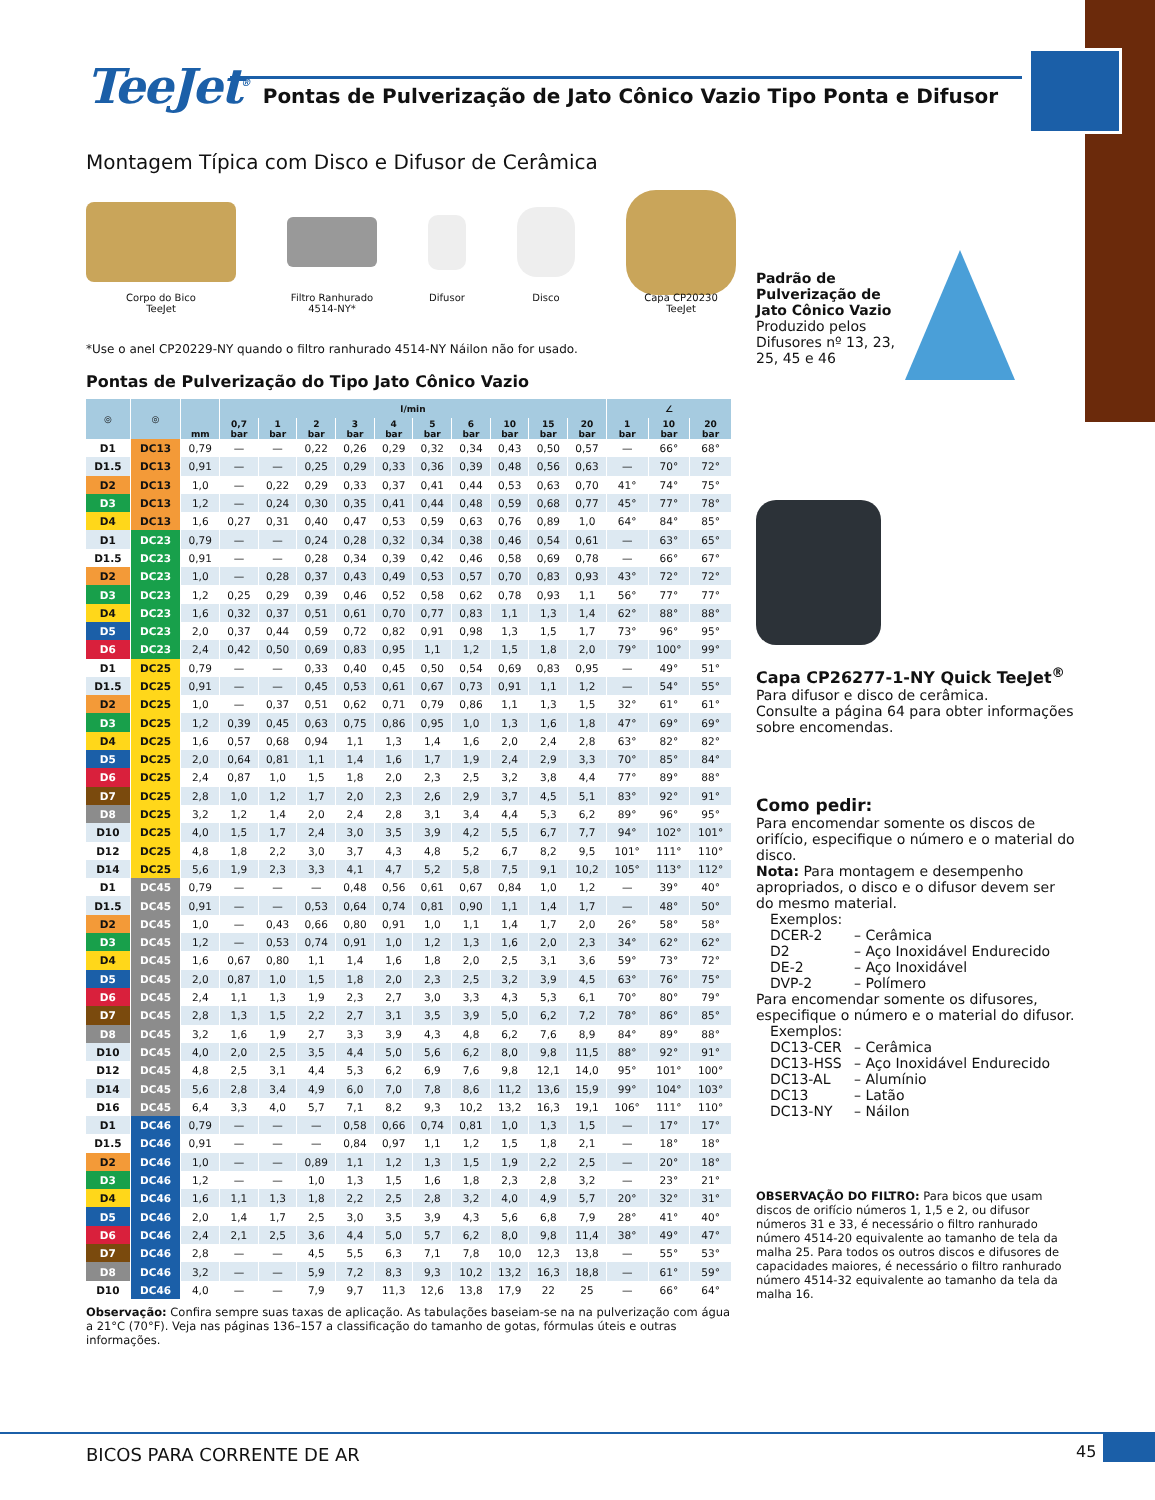TeeJet<sup>®</sup> Pontas de Pulverização de Jato Cônico Vazio Tipo Ponta e Difusor
Montagem Típica com Disco e Difusor de Cerâmica
Corpo do Bico
TeeJet
Filtro Ranhurado
4514-NY*
Difusor Disco Capa CP20230
TeeJet
*Use o anel CP20229-NY quando o filtro ranhurado 4514-NY Náilon não for usado.
Pontas de Pulverização do Tipo Jato Cônico Vazio
| ◎ | ◎ | mm | l/min | | | | | | | | | | ∠ | | |
| --- | --- | --- | --- | --- | --- | --- | --- | --- | --- | --- | --- | --- | --- | --- | --- |
| | | | 0,7 bar | 1 bar | 2 bar | 3 bar | 4 bar | 5 bar | 6 bar | 10 bar | 15 bar | 20 bar | 1 bar | 10 bar | 20 bar |
| D1 | DC13 | 0,79 | — | — | 0,22 | 0,26 | 0,29 | 0,32 | 0,34 | 0,43 | 0,50 | 0,57 | — | 66° | 68° |
| D1.5 | DC13 | 0,91 | — | — | 0,25 | 0,29 | 0,33 | 0,36 | 0,39 | 0,48 | 0,56 | 0,63 | — | 70° | 72° |
| D2 | DC13 | 1,0 | — | 0,22 | 0,29 | 0,33 | 0,37 | 0,41 | 0,44 | 0,53 | 0,63 | 0,70 | 41° | 74° | 75° |
| D3 | DC13 | 1,2 | — | 0,24 | 0,30 | 0,35 | 0,41 | 0,44 | 0,48 | 0,59 | 0,68 | 0,77 | 45° | 77° | 78° |
| D4 | DC13 | 1,6 | 0,27 | 0,31 | 0,40 | 0,47 | 0,53 | 0,59 | 0,63 | 0,76 | 0,89 | 1,0 | 64° | 84° | 85° |
| D1 | DC23 | 0,79 | — | — | 0,24 | 0,28 | 0,32 | 0,34 | 0,38 | 0,46 | 0,54 | 0,61 | — | 63° | 65° |
| D1.5 | DC23 | 0,91 | — | — | 0,28 | 0,34 | 0,39 | 0,42 | 0,46 | 0,58 | 0,69 | 0,78 | — | 66° | 67° |
| D2 | DC23 | 1,0 | — | 0,28 | 0,37 | 0,43 | 0,49 | 0,53 | 0,57 | 0,70 | 0,83 | 0,93 | 43° | 72° | 72° |
| D3 | DC23 | 1,2 | 0,25 | 0,29 | 0,39 | 0,46 | 0,52 | 0,58 | 0,62 | 0,78 | 0,93 | 1,1 | 56° | 77° | 77° |
| D4 | DC23 | 1,6 | 0,32 | 0,37 | 0,51 | 0,61 | 0,70 | 0,77 | 0,83 | 1,1 | 1,3 | 1,4 | 62° | 88° | 88° |
| D5 | DC23 | 2,0 | 0,37 | 0,44 | 0,59 | 0,72 | 0,82 | 0,91 | 0,98 | 1,3 | 1,5 | 1,7 | 73° | 96° | 95° |
| D6 | DC23 | 2,4 | 0,42 | 0,50 | 0,69 | 0,83 | 0,95 | 1,1 | 1,2 | 1,5 | 1,8 | 2,0 | 79° | 100° | 99° |
| D1 | DC25 | 0,79 | — | — | 0,33 | 0,40 | 0,45 | 0,50 | 0,54 | 0,69 | 0,83 | 0,95 | — | 49° | 51° |
| D1.5 | DC25 | 0,91 | — | — | 0,45 | 0,53 | 0,61 | 0,67 | 0,73 | 0,91 | 1,1 | 1,2 | — | 54° | 55° |
| D2 | DC25 | 1,0 | — | 0,37 | 0,51 | 0,62 | 0,71 | 0,79 | 0,86 | 1,1 | 1,3 | 1,5 | 32° | 61° | 61° |
| D3 | DC25 | 1,2 | 0,39 | 0,45 | 0,63 | 0,75 | 0,86 | 0,95 | 1,0 | 1,3 | 1,6 | 1,8 | 47° | 69° | 69° |
| D4 | DC25 | 1,6 | 0,57 | 0,68 | 0,94 | 1,1 | 1,3 | 1,4 | 1,6 | 2,0 | 2,4 | 2,8 | 63° | 82° | 82° |
| D5 | DC25 | 2,0 | 0,64 | 0,81 | 1,1 | 1,4 | 1,6 | 1,7 | 1,9 | 2,4 | 2,9 | 3,3 | 70° | 85° | 84° |
| D6 | DC25 | 2,4 | 0,87 | 1,0 | 1,5 | 1,8 | 2,0 | 2,3 | 2,5 | 3,2 | 3,8 | 4,4 | 77° | 89° | 88° |
| D7 | DC25 | 2,8 | 1,0 | 1,2 | 1,7 | 2,0 | 2,3 | 2,6 | 2,9 | 3,7 | 4,5 | 5,1 | 83° | 92° | 91° |
| D8 | DC25 | 3,2 | 1,2 | 1,4 | 2,0 | 2,4 | 2,8 | 3,1 | 3,4 | 4,4 | 5,3 | 6,2 | 89° | 96° | 95° |
| D10 | DC25 | 4,0 | 1,5 | 1,7 | 2,4 | 3,0 | 3,5 | 3,9 | 4,2 | 5,5 | 6,7 | 7,7 | 94° | 102° | 101° |
| D12 | DC25 | 4,8 | 1,8 | 2,2 | 3,0 | 3,7 | 4,3 | 4,8 | 5,2 | 6,7 | 8,2 | 9,5 | 101° | 111° | 110° |
| D14 | DC25 | 5,6 | 1,9 | 2,3 | 3,3 | 4,1 | 4,7 | 5,2 | 5,8 | 7,5 | 9,1 | 10,2 | 105° | 113° | 112° |
| D1 | DC45 | 0,79 | — | — | — | 0,48 | 0,56 | 0,61 | 0,67 | 0,84 | 1,0 | 1,2 | — | 39° | 40° |
| D1.5 | DC45 | 0,91 | — | — | 0,53 | 0,64 | 0,74 | 0,81 | 0,90 | 1,1 | 1,4 | 1,7 | — | 48° | 50° |
| D2 | DC45 | 1,0 | — | 0,43 | 0,66 | 0,80 | 0,91 | 1,0 | 1,1 | 1,4 | 1,7 | 2,0 | 26° | 58° | 58° |
| D3 | DC45 | 1,2 | — | 0,53 | 0,74 | 0,91 | 1,0 | 1,2 | 1,3 | 1,6 | 2,0 | 2,3 | 34° | 62° | 62° |
| D4 | DC45 | 1,6 | 0,67 | 0,80 | 1,1 | 1,4 | 1,6 | 1,8 | 2,0 | 2,5 | 3,1 | 3,6 | 59° | 73° | 72° |
| D5 | DC45 | 2,0 | 0,87 | 1,0 | 1,5 | 1,8 | 2,0 | 2,3 | 2,5 | 3,2 | 3,9 | 4,5 | 63° | 76° | 75° |
| D6 | DC45 | 2,4 | 1,1 | 1,3 | 1,9 | 2,3 | 2,7 | 3,0 | 3,3 | 4,3 | 5,3 | 6,1 | 70° | 80° | 79° |
| D7 | DC45 | 2,8 | 1,3 | 1,5 | 2,2 | 2,7 | 3,1 | 3,5 | 3,9 | 5,0 | 6,2 | 7,2 | 78° | 86° | 85° |
| D8 | DC45 | 3,2 | 1,6 | 1,9 | 2,7 | 3,3 | 3,9 | 4,3 | 4,8 | 6,2 | 7,6 | 8,9 | 84° | 89° | 88° |
| D10 | DC45 | 4,0 | 2,0 | 2,5 | 3,5 | 4,4 | 5,0 | 5,6 | 6,2 | 8,0 | 9,8 | 11,5 | 88° | 92° | 91° |
| D12 | DC45 | 4,8 | 2,5 | 3,1 | 4,4 | 5,3 | 6,2 | 6,9 | 7,6 | 9,8 | 12,1 | 14,0 | 95° | 101° | 100° |
| D14 | DC45 | 5,6 | 2,8 | 3,4 | 4,9 | 6,0 | 7,0 | 7,8 | 8,6 | 11,2 | 13,6 | 15,9 | 99° | 104° | 103° |
| D16 | DC45 | 6,4 | 3,3 | 4,0 | 5,7 | 7,1 | 8,2 | 9,3 | 10,2 | 13,2 | 16,3 | 19,1 | 106° | 111° | 110° |
| D1 | DC46 | 0,79 | — | — | — | 0,58 | 0,66 | 0,74 | 0,81 | 1,0 | 1,3 | 1,5 | — | 17° | 17° |
| D1.5 | DC46 | 0,91 | — | — | — | 0,84 | 0,97 | 1,1 | 1,2 | 1,5 | 1,8 | 2,1 | — | 18° | 18° |
| D2 | DC46 | 1,0 | — | — | 0,89 | 1,1 | 1,2 | 1,3 | 1,5 | 1,9 | 2,2 | 2,5 | — | 20° | 18° |
| D3 | DC46 | 1,2 | — | — | 1,0 | 1,3 | 1,5 | 1,6 | 1,8 | 2,3 | 2,8 | 3,2 | — | 23° | 21° |
| D4 | DC46 | 1,6 | 1,1 | 1,3 | 1,8 | 2,2 | 2,5 | 2,8 | 3,2 | 4,0 | 4,9 | 5,7 | 20° | 32° | 31° |
| D5 | DC46 | 2,0 | 1,4 | 1,7 | 2,5 | 3,0 | 3,5 | 3,9 | 4,3 | 5,6 | 6,8 | 7,9 | 28° | 41° | 40° |
| D6 | DC46 | 2,4 | 2,1 | 2,5 | 3,6 | 4,4 | 5,0 | 5,7 | 6,2 | 8,0 | 9,8 | 11,4 | 38° | 49° | 47° |
| D7 | DC46 | 2,8 | — | — | 4,5 | 5,5 | 6,3 | 7,1 | 7,8 | 10,0 | 12,3 | 13,8 | — | 55° | 53° |
| D8 | DC46 | 3,2 | — | — | 5,9 | 7,2 | 8,3 | 9,3 | 10,2 | 13,2 | 16,3 | 18,8 | — | 61° | 59° |
| D10 | DC46 | 4,0 | — | — | 7,9 | 9,7 | 11,3 | 12,6 | 13,8 | 17,9 | 22 | 25 | — | 66° | 64° |
Observação: Confira sempre suas taxas de aplicação. As tabulações baseiam-se na na pulverização com água a 21°C (70°F). Veja nas páginas 136–157 a classificação do tamanho de gotas, fórmulas úteis e outras informações.
Padrão de
Pulverização de
Jato Cônico Vazio
Produzido pelos
Difusores nº 13, 23,
25, 45 e 46
Capa CP26277-1-NY Quick TeeJet<sup>®</sup>
Para difusor e disco de cerâmica.
Consulte a página 64 para obter informações sobre encomendas.
Como pedir:
Para encomendar somente os discos de orifício, especifique o número e o material do disco.
Nota: Para montagem e desempenho apropriados, o disco e o difusor devem ser do mesmo material.
Exemplos:
DCER-2 – Cerâmica D2 – Aço Inoxidável Endurecido DE-2 – Aço Inoxidável DVP-2 – Polímero
Para encomendar somente os difusores, especifique o número e o material do difusor.
Exemplos:
DC13-CER – Cerâmica DC13-HSS – Aço Inoxidável Endurecido DC13-AL – Alumínio DC13 – Latão DC13-NY – Náilon
OBSERVAÇÃO DO FILTRO: Para bicos que usam discos de orifício números 1, 1,5 e 2, ou difusor números 31 e 33, é necessário o filtro ranhurado número 4514-20 equivalente ao tamanho de tela da malha 25. Para todos os outros discos e difusores de capacidades maiores, é necessário o filtro ranhurado número 4514-32 equivalente ao tamanho da tela da malha 16.
BICOS PARA CORRENTE DE AR 45